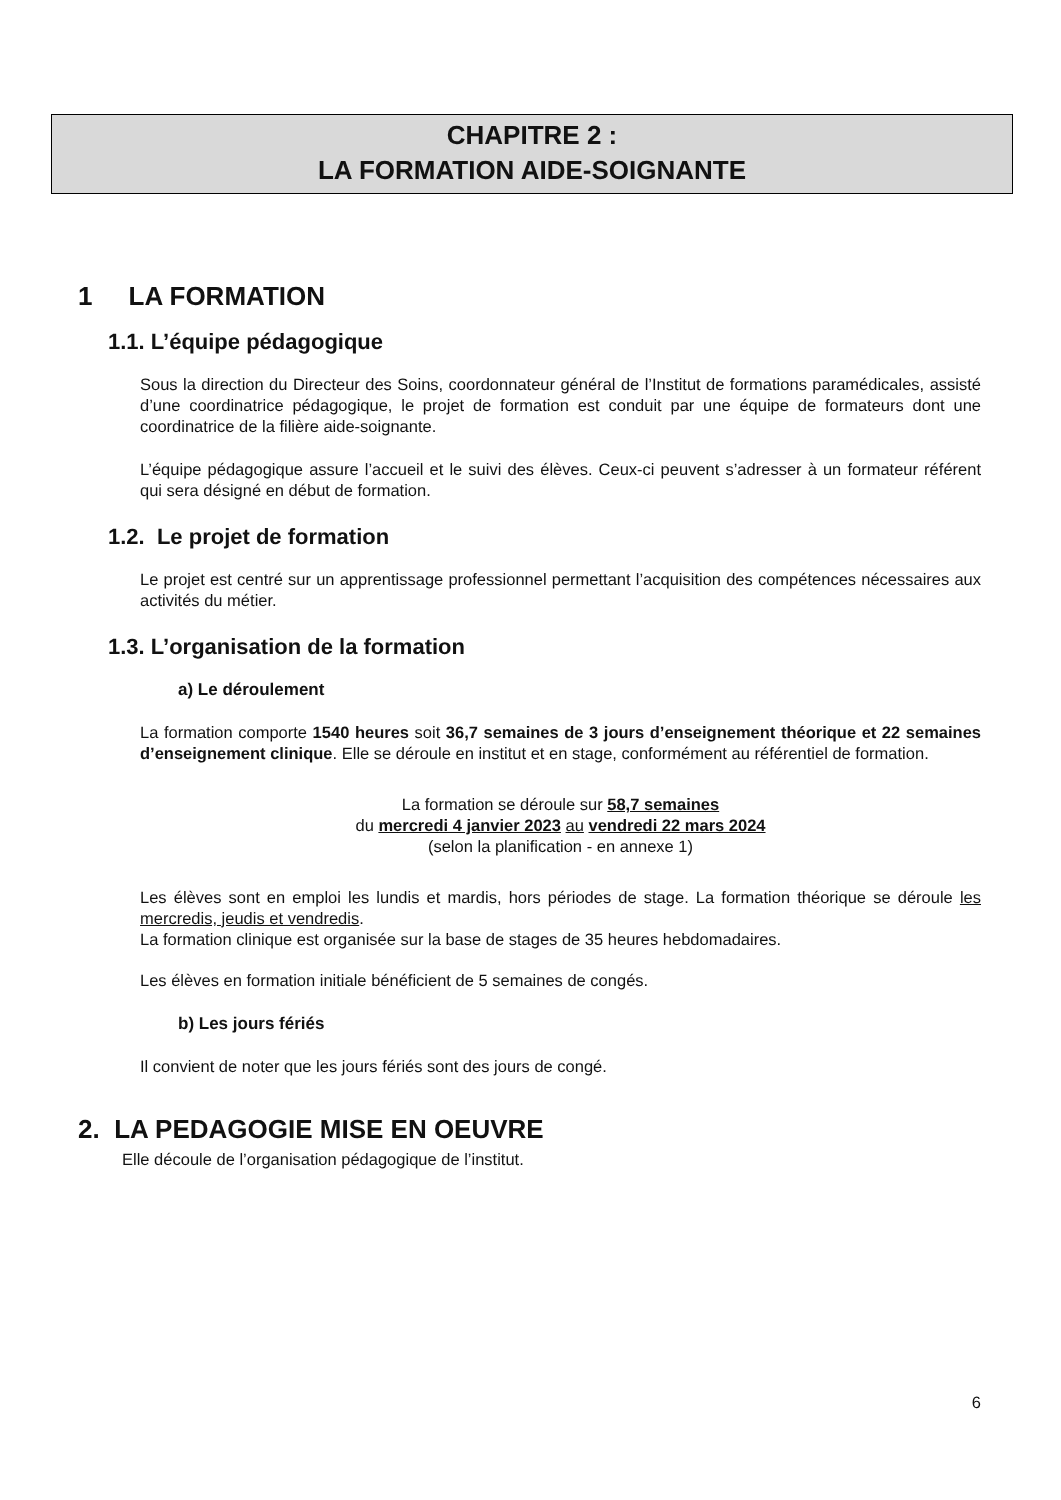CHAPITRE 2 :
LA FORMATION AIDE-SOIGNANTE
1 LA FORMATION
1.1. L’équipe pédagogique
Sous la direction du Directeur des Soins, coordonnateur général de l’Institut de formations paramédicales, assisté d’une coordinatrice pédagogique, le projet de formation est conduit par une équipe de formateurs dont une coordinatrice de la filière aide-soignante.
L’équipe pédagogique assure l’accueil et le suivi des élèves. Ceux-ci peuvent s’adresser à un formateur référent qui sera désigné en début de formation.
1.2. Le projet de formation
Le projet est centré sur un apprentissage professionnel permettant l’acquisition des compétences nécessaires aux activités du métier.
1.3. L’organisation de la formation
a) Le déroulement
La formation comporte 1540 heures soit 36,7 semaines de 3 jours d’enseignement théorique et 22 semaines d’enseignement clinique. Elle se déroule en institut et en stage, conformément au référentiel de formation.
La formation se déroule sur 58,7 semaines
du mercredi 4 janvier 2023 au vendredi 22 mars 2024
(selon la planification - en annexe 1)
Les élèves sont en emploi les lundis et mardis, hors périodes de stage. La formation théorique se déroule les mercredis, jeudis et vendredis.
La formation clinique est organisée sur la base de stages de 35 heures hebdomadaires.
Les élèves en formation initiale bénéficient de 5 semaines de congés.
b) Les jours fériés
Il convient de noter que les jours fériés sont des jours de congé.
2. LA PEDAGOGIE MISE EN OEUVRE
Elle découle de l’organisation pédagogique de l’institut.
6